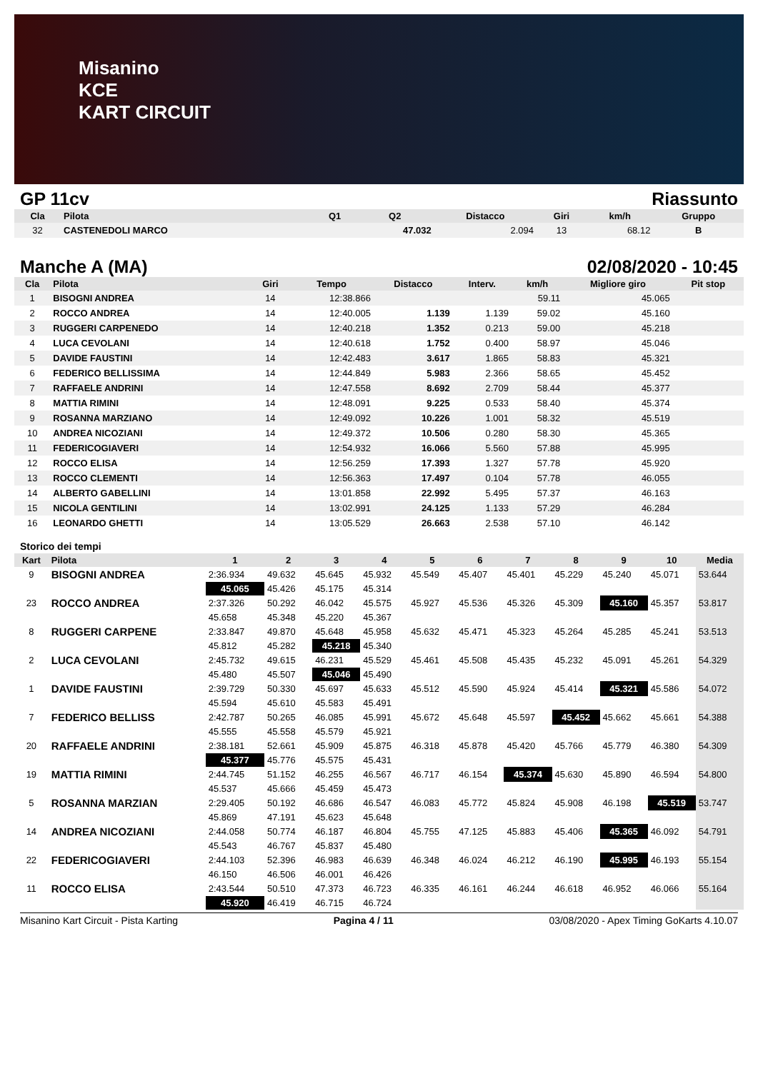Misanino
KCE
KART CIRCUIT
GP 11cv Riassunto
| Cla | Pilota | Q1 | Q2 | Distacco | Giri | km/h | Gruppo |
| --- | --- | --- | --- | --- | --- | --- | --- |
| 32 | CASTENEDOLI MARCO | | 47.032 | 2.094 | 13 | 68.12 | B |
Manche A (MA) 02/08/2020 - 10:45
| Cla | Pilota | Giri | Tempo | Distacco | Interv. | km/h | Migliore giro | Pit stop |
| --- | --- | --- | --- | --- | --- | --- | --- | --- |
| 1 | BISOGNI ANDREA | 14 | 12:38.866 | | | 59.11 | 45.065 | |
| 2 | ROCCO ANDREA | 14 | 12:40.005 | 1.139 | 1.139 | 59.02 | 45.160 | |
| 3 | RUGGERI CARPENEDO | 14 | 12:40.218 | 1.352 | 0.213 | 59.00 | 45.218 | |
| 4 | LUCA CEVOLANI | 14 | 12:40.618 | 1.752 | 0.400 | 58.97 | 45.046 | |
| 5 | DAVIDE FAUSTINI | 14 | 12:42.483 | 3.617 | 1.865 | 58.83 | 45.321 | |
| 6 | FEDERICO BELLISSIMA | 14 | 12:44.849 | 5.983 | 2.366 | 58.65 | 45.452 | |
| 7 | RAFFAELE ANDRINI | 14 | 12:47.558 | 8.692 | 2.709 | 58.44 | 45.377 | |
| 8 | MATTIA RIMINI | 14 | 12:48.091 | 9.225 | 0.533 | 58.40 | 45.374 | |
| 9 | ROSANNA MARZIANO | 14 | 12:49.092 | 10.226 | 1.001 | 58.32 | 45.519 | |
| 10 | ANDREA NICOZIANI | 14 | 12:49.372 | 10.506 | 0.280 | 58.30 | 45.365 | |
| 11 | FEDERICOGIAVERI | 14 | 12:54.932 | 16.066 | 5.560 | 57.88 | 45.995 | |
| 12 | ROCCO ELISA | 14 | 12:56.259 | 17.393 | 1.327 | 57.78 | 45.920 | |
| 13 | ROCCO CLEMENTI | 14 | 12:56.363 | 17.497 | 0.104 | 57.78 | 46.055 | |
| 14 | ALBERTO GABELLINI | 14 | 13:01.858 | 22.992 | 5.495 | 57.37 | 46.163 | |
| 15 | NICOLA GENTILINI | 14 | 13:02.991 | 24.125 | 1.133 | 57.29 | 46.284 | |
| 16 | LEONARDO GHETTI | 14 | 13:05.529 | 26.663 | 2.538 | 57.10 | 46.142 | |
Storico dei tempi
| Kart | Pilota | 1 | 2 | 3 | 4 | 5 | 6 | 7 | 8 | 9 | 10 | Media |
| --- | --- | --- | --- | --- | --- | --- | --- | --- | --- | --- | --- | --- |
| 9 | BISOGNI ANDREA | 2:36.934 | 49.632 | 45.645 | 45.932 | 45.549 | 45.407 | 45.401 | 45.229 | 45.240 | 45.071 | 53.644 |
| | | 45.065 | 45.426 | 45.175 | 45.314 | | | | | | | |
| 23 | ROCCO ANDREA | 2:37.326 | 50.292 | 46.042 | 45.575 | 45.927 | 45.536 | 45.326 | 45.309 | 45.160 | 45.357 | 53.817 |
| | | 45.658 | 45.348 | 45.220 | 45.367 | | | | | | | |
| 8 | RUGGERI CARPENE | 2:33.847 | 49.870 | 45.648 | 45.958 | 45.632 | 45.471 | 45.323 | 45.264 | 45.285 | 45.241 | 53.513 |
| | | 45.812 | 45.282 | 45.218 | 45.340 | | | | | | | |
| 2 | LUCA CEVOLANI | 2:45.732 | 49.615 | 46.231 | 45.529 | 45.461 | 45.508 | 45.435 | 45.232 | 45.091 | 45.261 | 54.329 |
| | | 45.480 | 45.507 | 45.046 | 45.490 | | | | | | | |
| 1 | DAVIDE FAUSTINI | 2:39.729 | 50.330 | 45.697 | 45.633 | 45.512 | 45.590 | 45.924 | 45.414 | 45.321 | 45.586 | 54.072 |
| | | 45.594 | 45.610 | 45.583 | 45.491 | | | | | | | |
| 7 | FEDERICO BELLISS | 2:42.787 | 50.265 | 46.085 | 45.991 | 45.672 | 45.648 | 45.597 | 45.452 | 45.662 | 45.661 | 54.388 |
| | | 45.555 | 45.558 | 45.579 | 45.921 | | | | | | | |
| 20 | RAFFAELE ANDRINI | 2:38.181 | 52.661 | 45.909 | 45.875 | 46.318 | 45.878 | 45.420 | 45.766 | 45.779 | 46.380 | 54.309 |
| | | 45.377 | 45.776 | 45.575 | 45.431 | | | | | | | |
| 19 | MATTIA RIMINI | 2:44.745 | 51.152 | 46.255 | 46.567 | 46.717 | 46.154 | 45.374 | 45.630 | 45.890 | 46.594 | 54.800 |
| | | 45.537 | 45.666 | 45.459 | 45.473 | | | | | | | |
| 5 | ROSANNA MARZIAN | 2:29.405 | 50.192 | 46.686 | 46.547 | 46.083 | 45.772 | 45.824 | 45.908 | 46.198 | 45.519 | 53.747 |
| | | 45.869 | 47.191 | 45.623 | 45.648 | | | | | | | |
| 14 | ANDREA NICOZIANI | 2:44.058 | 50.774 | 46.187 | 46.804 | 45.755 | 47.125 | 45.883 | 45.406 | 45.365 | 46.092 | 54.791 |
| | | 45.543 | 46.767 | 45.837 | 45.480 | | | | | | | |
| 22 | FEDERICOGIAVERI | 2:44.103 | 52.396 | 46.983 | 46.639 | 46.348 | 46.024 | 46.212 | 46.190 | 45.995 | 46.193 | 55.154 |
| | | 46.150 | 46.506 | 46.001 | 46.426 | | | | | | | |
| 11 | ROCCO ELISA | 2:43.544 | 50.510 | 47.373 | 46.723 | 46.335 | 46.161 | 46.244 | 46.618 | 46.952 | 46.066 | 55.164 |
| | | 45.920 | 46.419 | 46.715 | 46.724 | | | | | | | |
Misanino Kart Circuit - Pista Karting Pagina 4 / 11 03/08/2020 - Apex Timing GoKarts 4.10.07